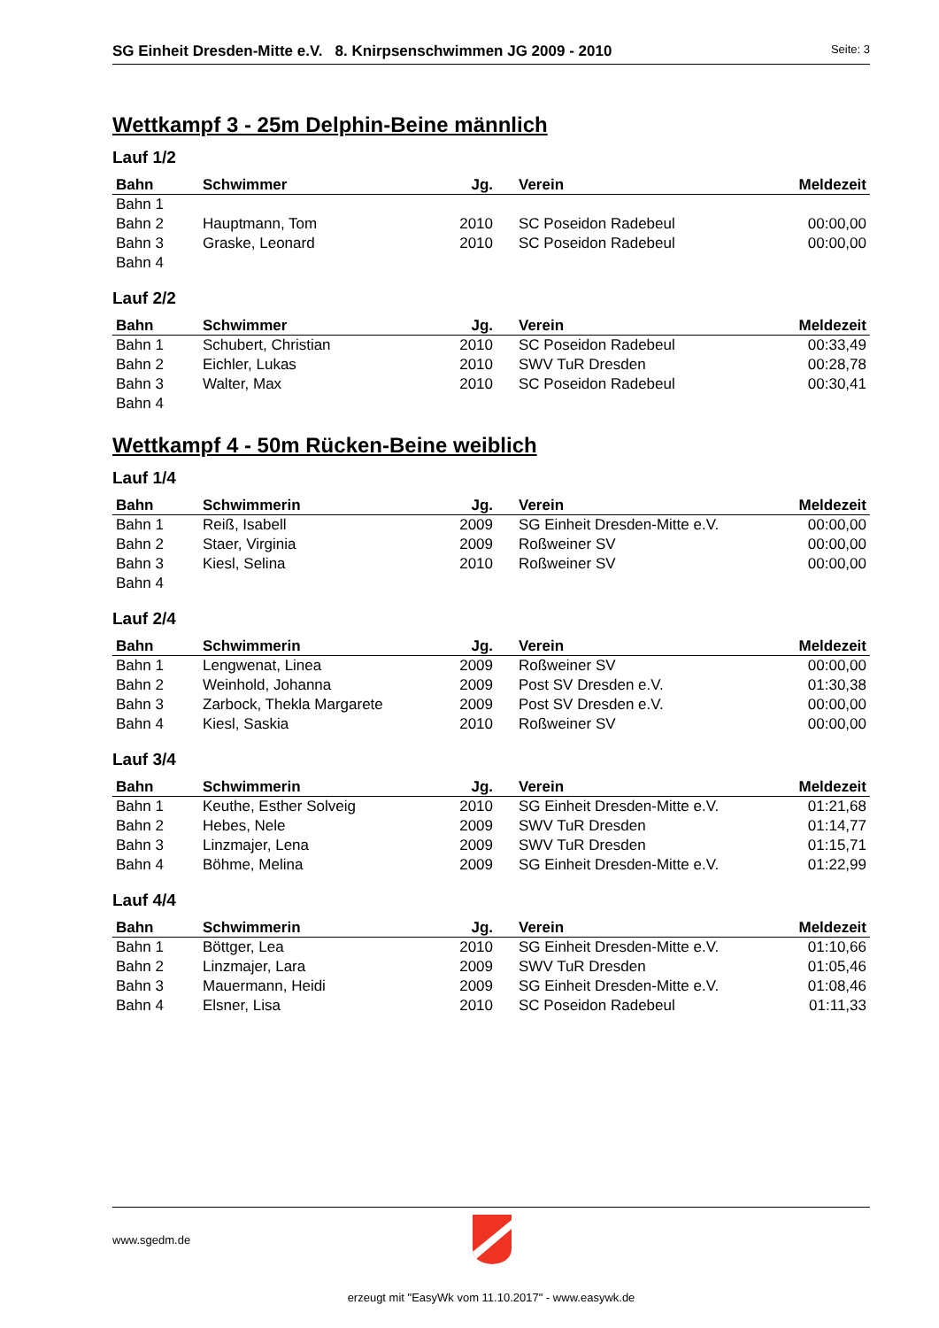SG Einheit Dresden-Mitte e.V. 8. Knirpsenschwimmen JG 2009 - 2010 Seite: 3
Wettkampf 3 - 25m Delphin-Beine männlich
Lauf 1/2
| Bahn | Schwimmer | Jg. | Verein | Meldezeit |
| --- | --- | --- | --- | --- |
| Bahn 1 | | | | |
| Bahn 2 | Hauptmann, Tom | 2010 | SC Poseidon Radebeul | 00:00,00 |
| Bahn 3 | Graske, Leonard | 2010 | SC Poseidon Radebeul | 00:00,00 |
| Bahn 4 | | | | |
Lauf 2/2
| Bahn | Schwimmer | Jg. | Verein | Meldezeit |
| --- | --- | --- | --- | --- |
| Bahn 1 | Schubert, Christian | 2010 | SC Poseidon Radebeul | 00:33,49 |
| Bahn 2 | Eichler, Lukas | 2010 | SWV TuR Dresden | 00:28,78 |
| Bahn 3 | Walter, Max | 2010 | SC Poseidon Radebeul | 00:30,41 |
| Bahn 4 | | | | |
Wettkampf 4 - 50m Rücken-Beine weiblich
Lauf 1/4
| Bahn | Schwimmerin | Jg. | Verein | Meldezeit |
| --- | --- | --- | --- | --- |
| Bahn 1 | Reiß, Isabell | 2009 | SG Einheit Dresden-Mitte e.V. | 00:00,00 |
| Bahn 2 | Staer, Virginia | 2009 | Roßweiner SV | 00:00,00 |
| Bahn 3 | Kiesl, Selina | 2010 | Roßweiner SV | 00:00,00 |
| Bahn 4 | | | | |
Lauf 2/4
| Bahn | Schwimmerin | Jg. | Verein | Meldezeit |
| --- | --- | --- | --- | --- |
| Bahn 1 | Lengwenat, Linea | 2009 | Roßweiner SV | 00:00,00 |
| Bahn 2 | Weinhold, Johanna | 2009 | Post SV Dresden e.V. | 01:30,38 |
| Bahn 3 | Zarbock, Thekla Margarete | 2009 | Post SV Dresden e.V. | 00:00,00 |
| Bahn 4 | Kiesl, Saskia | 2010 | Roßweiner SV | 00:00,00 |
Lauf 3/4
| Bahn | Schwimmerin | Jg. | Verein | Meldezeit |
| --- | --- | --- | --- | --- |
| Bahn 1 | Keuthe, Esther Solveig | 2010 | SG Einheit Dresden-Mitte e.V. | 01:21,68 |
| Bahn 2 | Hebes, Nele | 2009 | SWV TuR Dresden | 01:14,77 |
| Bahn 3 | Linzmajer, Lena | 2009 | SWV TuR Dresden | 01:15,71 |
| Bahn 4 | Böhme, Melina | 2009 | SG Einheit Dresden-Mitte e.V. | 01:22,99 |
Lauf 4/4
| Bahn | Schwimmerin | Jg. | Verein | Meldezeit |
| --- | --- | --- | --- | --- |
| Bahn 1 | Böttger, Lea | 2010 | SG Einheit Dresden-Mitte e.V. | 01:10,66 |
| Bahn 2 | Linzmajer, Lara | 2009 | SWV TuR Dresden | 01:05,46 |
| Bahn 3 | Mauermann, Heidi | 2009 | SG Einheit Dresden-Mitte e.V. | 01:08,46 |
| Bahn 4 | Elsner, Lisa | 2010 | SC Poseidon Radebeul | 01:11,33 |
www.sgedm.de
erzeugt mit "EasyWk vom 11.10.2017" - www.easywk.de